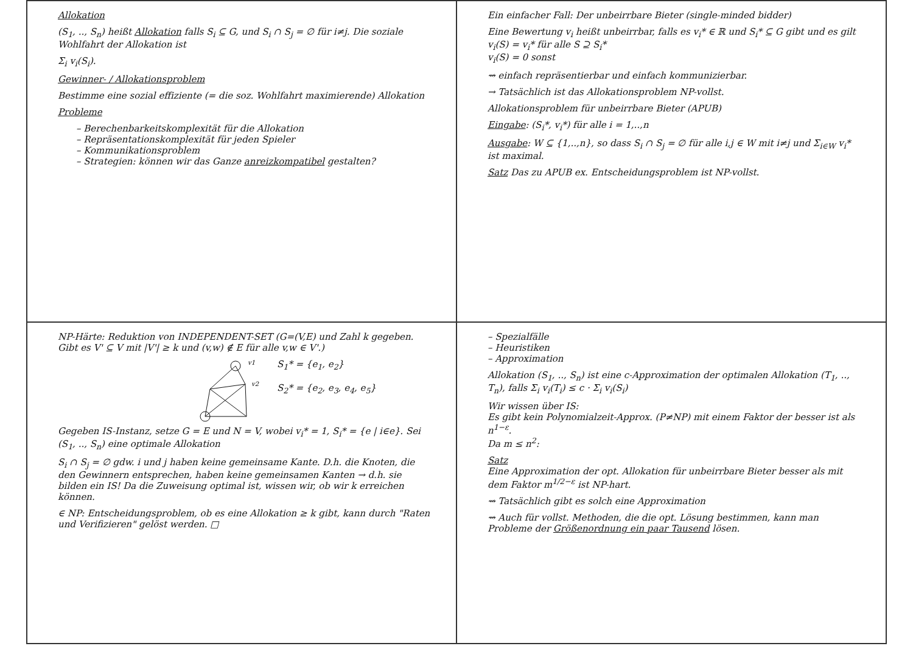Allokation
(S<sub>1</sub>, .., S<sub>n</sub>) heißt Allokation falls S<sub>i</sub> ⊆ G, und S<sub>i</sub> ∩ S<sub>j</sub> = ∅ für i≠j. Die soziale Wohlfahrt der Allokation ist
Σ<sub>i</sub> v<sub>i</sub>(S<sub>i</sub>).
Gewinner- / Allokationsproblem
Bestimme eine sozial effiziente (= die soz. Wohlfahrt maximierende) Allokation
Probleme
– Berechenbarkeitskomplexität für die Allokation
– Repräsentationskomplexität für jeden Spieler
– Kommunikationsproblem
– Strategien: können wir das Ganze anreizkompatibel gestalten?
Ein einfacher Fall: Der unbeirrbare Bieter (single-minded bidder)
Eine Bewertung v<sub>i</sub> heißt unbeirrbar, falls es v<sub>i</sub>* ∈ ℝ und S<sub>i</sub>* ⊆ G gibt und es gilt
v<sub>i</sub>(S) = v<sub>i</sub>* für alle S ⊇ S<sub>i</sub>*
v<sub>i</sub>(S) = 0 sonst
⇝ einfach repräsentierbar und einfach kommunizierbar.
→ Tatsächlich ist das Allokationsproblem NP-vollst.
Allokationsproblem für unbeirrbare Bieter (APUB)
Eingabe: (S<sub>i</sub>*, v<sub>i</sub>*) für alle i = 1,..,n
Ausgabe: W ⊆ {1,..,n}, so dass S<sub>i</sub> ∩ S<sub>j</sub> = ∅ für alle i,j ∈ W mit i≠j und Σ<sub>i∈W</sub> v<sub>i</sub>* ist maximal.
Satz Das zu APUB ex. Entscheidungsproblem ist NP-vollst.
NP-Härte: Reduktion von INDEPENDENT-SET (G=(V,E) und Zahl k gegeben. Gibt es V' ⊆ V mit |V'| ≥ k und (v,w) ∉ E für alle v,w ∈ V'.)
v1
v2
S<sub>1</sub>* = {e<sub>1</sub>, e<sub>2</sub>}
S<sub>2</sub>* = {e<sub>2</sub>, e<sub>3</sub>, e<sub>4</sub>, e<sub>5</sub>}
Gegeben IS-Instanz, setze G = E und N = V, wobei v<sub>i</sub>* = 1, S<sub>i</sub>* = {e | i∈e}. Sei (S<sub>1</sub>, .., S<sub>n</sub>) eine optimale Allokation
S<sub>i</sub> ∩ S<sub>j</sub> = ∅ gdw. i und j haben keine gemeinsame Kante. D.h. die Knoten, die den Gewinnern entsprechen, haben keine gemeinsamen Kanten → d.h. sie bilden ein IS! Da die Zuweisung optimal ist, wissen wir, ob wir k erreichen können.
∈ NP: Entscheidungsproblem, ob es eine Allokation ≥ k gibt, kann durch "Raten und Verifizieren" gelöst werden. □
– Spezialfälle
– Heuristiken
– Approximation
Allokation (S<sub>1</sub>, .., S<sub>n</sub>) ist eine c-Approximation der optimalen Allokation (T<sub>1</sub>, .., T<sub>n</sub>), falls Σ<sub>i</sub> v<sub>i</sub>(T<sub>i</sub>) ≤ c · Σ<sub>i</sub> v<sub>i</sub>(S<sub>i</sub>)
Wir wissen über IS:
Es gibt kein Polynomialzeit-Approx. (P≠NP) mit einem Faktor der besser ist als n<sup>1−ε</sup>.
Da m ≤ n<sup>2</sup>:
Satz
Eine Approximation der opt. Allokation für unbeirrbare Bieter besser als mit dem Faktor m<sup>1/2−ε</sup> ist NP-hart.
⇝ Tatsächlich gibt es solch eine Approximation
⇝ Auch für vollst. Methoden, die die opt. Lösung bestimmen, kann man Probleme der Größenordnung ein paar Tausend lösen.